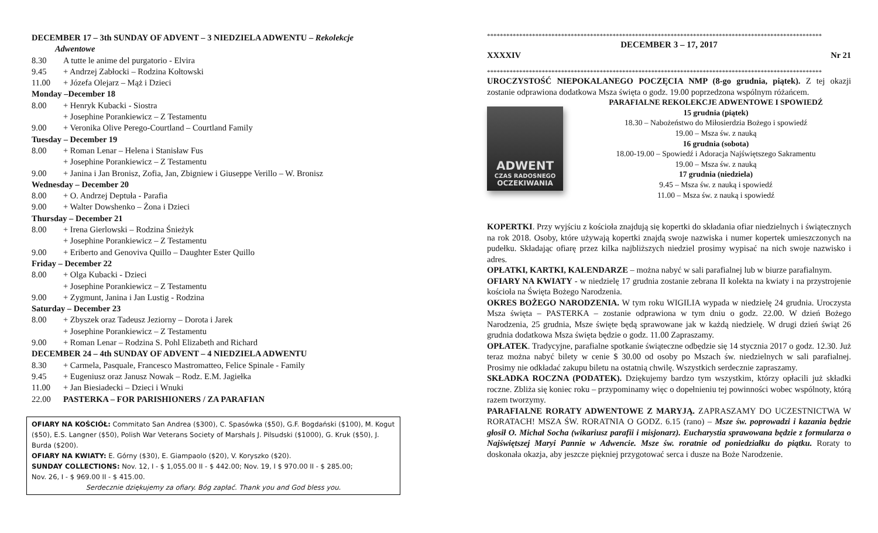DECEMBER 17 – 3th SUNDAY OF ADVENT – 3 NIEDZIELA ADWENTU – Rekolekcje
Adwentowe
8.30 A tutte le anime del purgatorio - Elvira
9.45 + Andrzej Zabłocki – Rodzina Kołtowski
11.00 + Józefa Olejarz – Mąż i Dzieci
Monday –December 18
8.00 + Henryk Kubacki - Siostra
+ Josephine Porankiewicz – Z Testamentu
9.00 + Veronika Olive Perego-Courtland – Courtland Family
Tuesday – December 19
8.00 + Roman Lenar – Helena i Stanisław Fus
+ Josephine Porankiewicz – Z Testamentu
9.00 + Janina i Jan Bronisz, Zofia, Jan, Zbigniew i Giuseppe Verillo – W. Bronisz
Wednesday – December 20
8.00 + O. Andrzej Deptuła - Parafia
9.00 + Walter Dowshenko – Żona i Dzieci
Thursday – December 21
8.00 + Irena Gierlowski – Rodzina Śnieżyk
+ Josephine Porankiewicz – Z Testamentu
9.00 + Eriberto and Genoviva Quillo – Daughter Ester Quillo
Friday – December 22
8.00 + Olga Kubacki - Dzieci
+ Josephine Porankiewicz – Z Testamentu
9.00 + Zygmunt, Janina i Jan Lustig - Rodzina
Saturday – December 23
8.00 + Zbyszek oraz Tadeusz Jeziorny – Dorota i Jarek
+ Josephine Porankiewicz – Z Testamentu
9.00 + Roman Lenar – Rodzina S. Pohl Elizabeth and Richard
DECEMBER 24 – 4th SUNDAY OF ADVENT – 4 NIEDZIELA ADWENTU
8.30 + Carmela, Pasquale, Francesco Mastromatteo, Felice Spinale - Family
9.45 + Eugeniusz oraz Janusz Nowak – Rodz. E.M. Jagiełka
11.00 + Jan Biesiadecki – Dzieci i Wnuki
22.00 PASTERKA – FOR PARISHIONERS / ZA PARAFIAN
OFIARY NA KOŚCIÓŁ: Commitato San Andrea ($300), C. Spasówka ($50), G.F. Bogdański ($100), M. Kogut ($50), E.S. Langner ($50), Polish War Veterans Society of Marshals J. Pilsudski ($1000), G. Kruk ($50), J. Burda ($200).
OFIARY NA KWIATY: E. Górny ($30), E. Giampaolo ($20), V. Koryszko ($20).
SUNDAY COLLECTIONS: Nov. 12, I - $ 1,055.00 II - $ 442.00; Nov. 19, I $ 970.00 II - $ 285.00;
Nov. 26, I - $ 969.00 II - $ 415.00.
Serdecznie dziękujemy za ofiary. Bóg zapłać. Thank you and God bless you.
********************************************************************************************************
DECEMBER 3 – 17, 2017
XXXXIV Nr 21
********************************************************************************************************
UROCZYSTOŚĆ NIEPOKALANEGO POCZĘCIA NMP (8-go grudnia, piątek). Z tej okazji zostanie odprawiona dodatkowa Msza święta o godz. 19.00 poprzedzona wspólnym różańcem.
ADWENT
CZAS RADOSNEGO
OCZEKIWANIA
PARAFIALNE REKOLEKCJE ADWENTOWE I SPOWIEDŹ
15 grudnia (piątek)
18.30 – Nabożeństwo do Miłosierdzia Bożego i spowiedź
19.00 – Msza św. z nauką
16 grudnia (sobota)
18.00-19.00 – Spowiedź i Adoracja Najświętszego Sakramentu
19.00 – Msza św. z nauką
17 grudnia (niedziela)
9.45 – Msza św. z nauką i spowiedź
11.00 – Msza św. z nauką i spowiedź
KOPERTKI. Przy wyjściu z kościoła znajdują się kopertki do składania ofiar niedzielnych i świątecznych na rok 2018. Osoby, które używają kopertki znajdą swoje nazwiska i numer kopertek umieszczonych na pudełku. Składając ofiarę przez kilka najbliższych niedziel prosimy wypisać na nich swoje nazwisko i adres.
OPŁATKI, KARTKI, KALENDARZE – można nabyć w sali parafialnej lub w biurze parafialnym.
OFIARY NA KWIATY - w niedzielę 17 grudnia zostanie zebrana II kolekta na kwiaty i na przystrojenie kościoła na Święta Bożego Narodzenia.
OKRES BOŻEGO NARODZENIA. W tym roku WIGILIA wypada w niedzielę 24 grudnia. Uroczysta Msza święta – PASTERKA – zostanie odprawiona w tym dniu o godz. 22.00. W dzień Bożego Narodzenia, 25 grudnia, Msze święte będą sprawowane jak w każdą niedzielę. W drugi dzień świąt 26 grudnia dodatkowa Msza święta będzie o godz. 11.00 Zapraszamy.
OPŁATEK. Tradycyjne, parafialne spotkanie świąteczne odbędzie się 14 stycznia 2017 o godz. 12.30. Już teraz można nabyć bilety w cenie $ 30.00 od osoby po Mszach św. niedzielnych w sali parafialnej. Prosimy nie odkładać zakupu biletu na ostatnią chwilę. Wszystkich serdecznie zapraszamy.
SKŁADKA ROCZNA (PODATEK). Dziękujemy bardzo tym wszystkim, którzy opłacili już składki roczne. Zbliża się koniec roku – przypominamy więc o dopełnieniu tej powinności wobec wspólnoty, którą razem tworzymy.
PARAFIALNE RORATY ADWENTOWE Z MARYJĄ. ZAPRASZAMY DO UCZESTNICTWA W RORATACH! MSZA ŚW. RORATNIA O GODZ. 6.15 (rano) – Msze św. poprowadzi i kazania będzie głosił O. Michał Socha (wikariusz parafii i misjonarz). Eucharystia sprawowana będzie z formularza o Najświętszej Maryi Pannie w Adwencie. Msze św. roratnie od poniedziałku do piątku. Roraty to doskonała okazja, aby jeszcze piękniej przygotować serca i dusze na Boże Narodzenie.